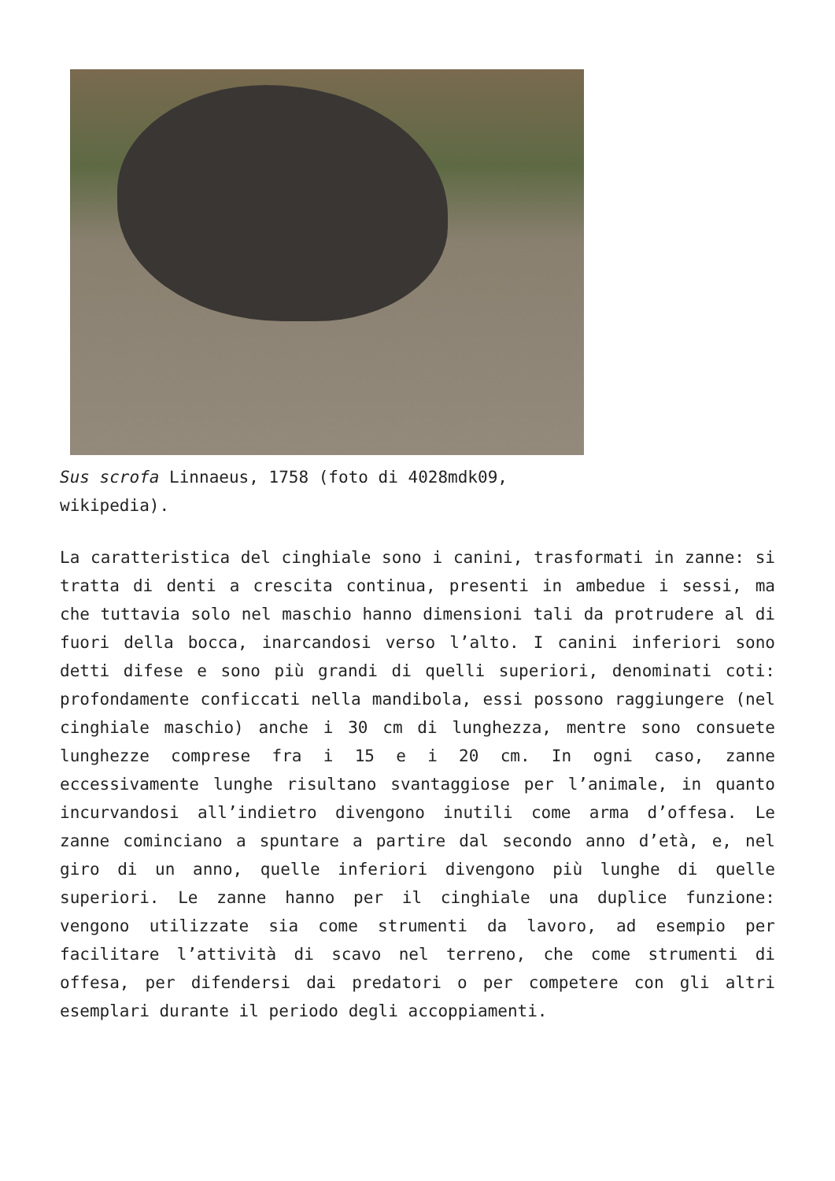Sus scrofa Linnaeus, 1758 (foto di 4028mdk09, wikipedia).
La caratteristica del cinghiale sono i canini, trasformati in zanne: si tratta di denti a crescita continua, presenti in ambedue i sessi, ma che tuttavia solo nel maschio hanno dimensioni tali da protrudere al di fuori della bocca, inarcandosi verso l’alto. I canini inferiori sono detti difese e sono più grandi di quelli superiori, denominati coti: profondamente conficcati nella mandibola, essi possono raggiungere (nel cinghiale maschio) anche i 30 cm di lunghezza, mentre sono consuete lunghezze comprese fra i 15 e i 20 cm. In ogni caso, zanne eccessivamente lunghe risultano svantaggiose per l’animale, in quanto incurvandosi all’indietro divengono inutili come arma d’offesa. Le zanne cominciano a spuntare a partire dal secondo anno d’età, e, nel giro di un anno, quelle inferiori divengono più lunghe di quelle superiori. Le zanne hanno per il cinghiale una duplice funzione: vengono utilizzate sia come strumenti da lavoro, ad esempio per facilitare l’attività di scavo nel terreno, che come strumenti di offesa, per difendersi dai predatori o per competere con gli altri esemplari durante il periodo degli accoppiamenti.